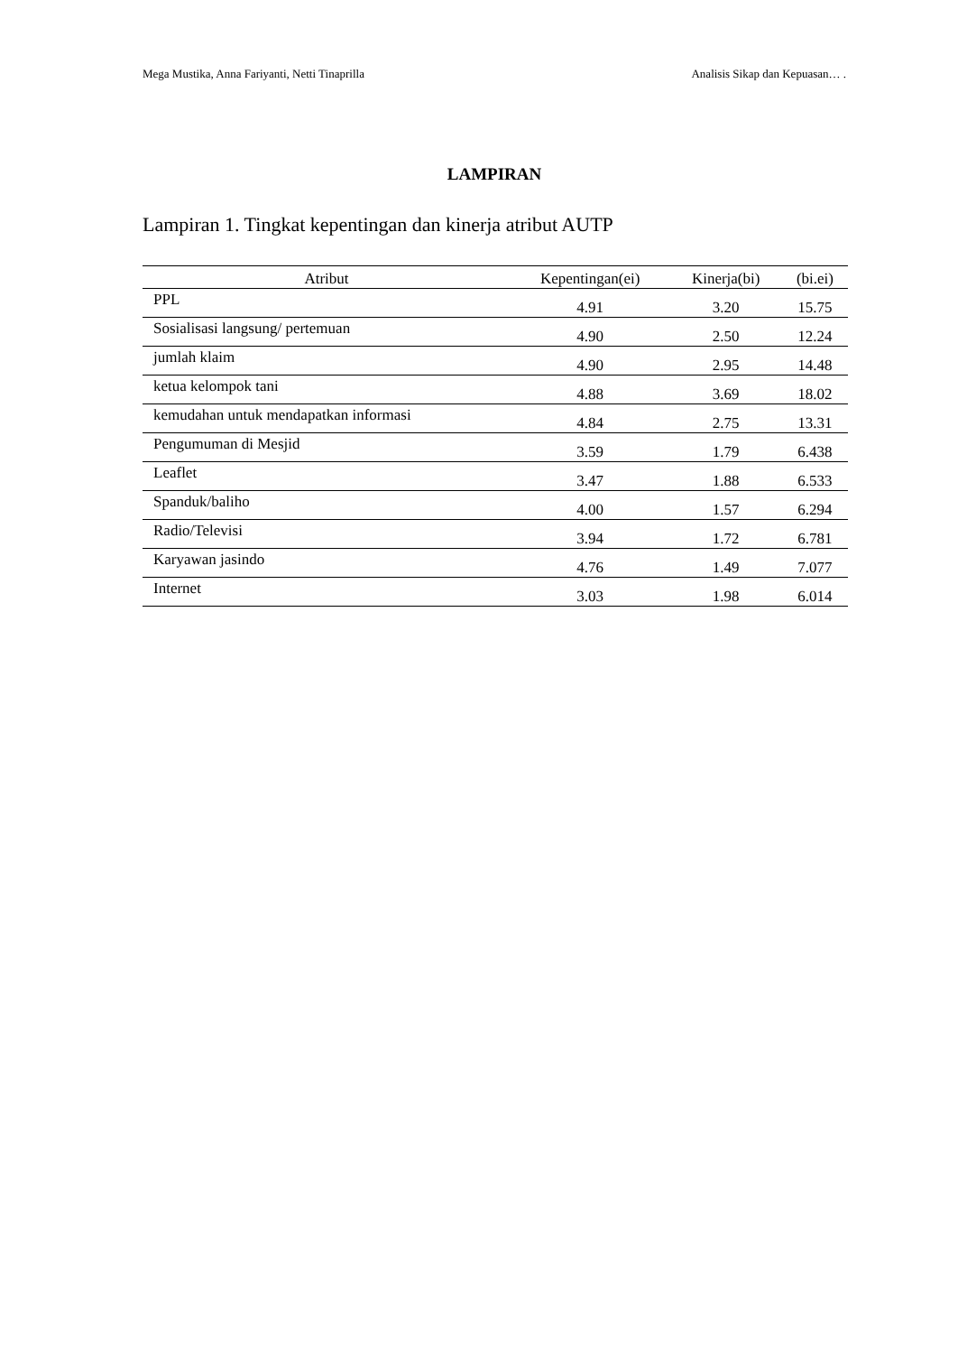Mega Mustika, Anna Fariyanti, Netti Tinaprilla Analisis Sikap dan Kepuasan… .
LAMPIRAN
Lampiran 1. Tingkat kepentingan dan kinerja atribut AUTP
| Atribut | Kepentingan(ei) | Kinerja(bi) | (bi.ei) |
| --- | --- | --- | --- |
| PPL | 4.91 | 3.20 | 15.75 |
| Sosialisasi langsung/ pertemuan | 4.90 | 2.50 | 12.24 |
| jumlah klaim | 4.90 | 2.95 | 14.48 |
| ketua kelompok tani | 4.88 | 3.69 | 18.02 |
| kemudahan untuk mendapatkan informasi | 4.84 | 2.75 | 13.31 |
| Pengumuman di Mesjid | 3.59 | 1.79 | 6.438 |
| Leaflet | 3.47 | 1.88 | 6.533 |
| Spanduk/baliho | 4.00 | 1.57 | 6.294 |
| Radio/Televisi | 3.94 | 1.72 | 6.781 |
| Karyawan jasindo | 4.76 | 1.49 | 7.077 |
| Internet | 3.03 | 1.98 | 6.014 |